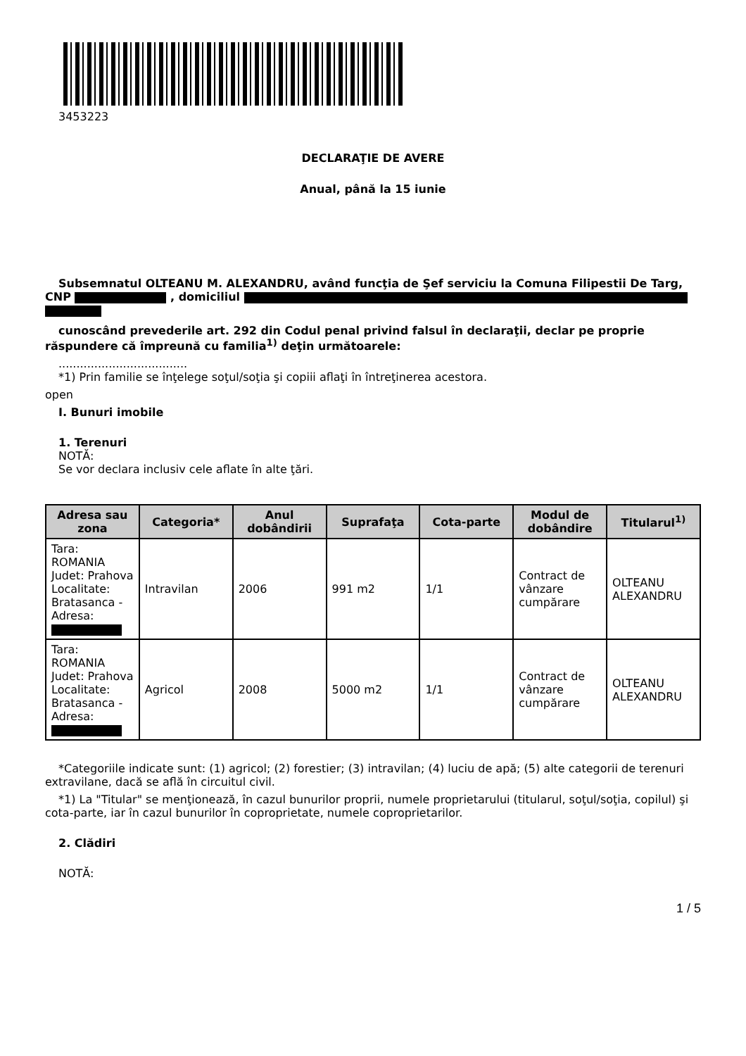3453223
DECLARAŢIE DE AVERE
Anual, până la 15 iunie
Subsemnatul OLTEANU M. ALEXANDRU, având funcţia de Şef serviciu la Comuna Filipestii De Targ, CNP , domiciliul
cunoscând prevederile art. 292 din Codul penal privind falsul în declaraţii, declar pe proprie răspundere că împreună cu familia<sup>1)</sup> deţin următoarele:
....................................
*1) Prin familie se înţelege soţul/soţia şi copiii aflaţi în întreţinerea acestora.
open
I. Bunuri imobile
1. Terenuri
NOTĂ:
Se vor declara inclusiv cele aflate în alte ţări.
| Adresa sau zona | Categoria* | Anul dobândirii | Suprafaţa | Cota-parte | Modul de dobândire | Titularul<sup>1)</sup> |
| --- | --- | --- | --- | --- | --- | --- |
| Tara: ROMANIA Judet: Prahova Localitate: Bratasanca - Adresa: | Intravilan | 2006 | 991 m2 | 1/1 | Contract de vânzare cumpărare | OLTEANU ALEXANDRU |
| Tara: ROMANIA Judet: Prahova Localitate: Bratasanca - Adresa: | Agricol | 2008 | 5000 m2 | 1/1 | Contract de vânzare cumpărare | OLTEANU ALEXANDRU |
*Categoriile indicate sunt: (1) agricol; (2) forestier; (3) intravilan; (4) luciu de apă; (5) alte categorii de terenuri extravilane, dacă se află în circuitul civil.
*1) La "Titular" se menţionează, în cazul bunurilor proprii, numele proprietarului (titularul, soţul/soţia, copilul) şi cota-parte, iar în cazul bunurilor în coproprietate, numele coproprietarilor.
2. Clădiri
NOTĂ:
1 / 5